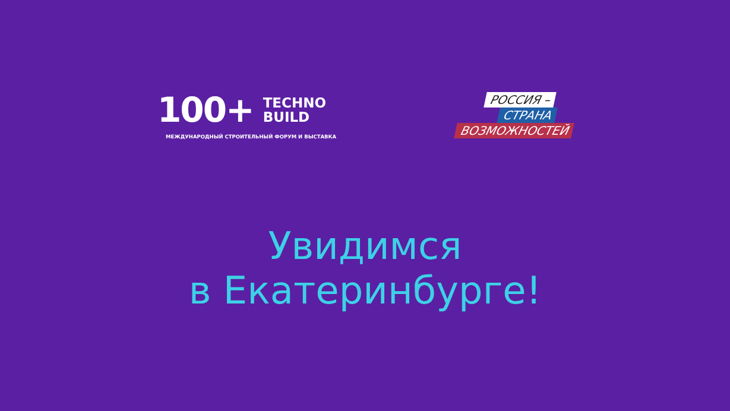100+
TECHNO
BUILD
МЕЖДУНАРОДНЫЙ СТРОИТЕЛЬНЫЙ ФОРУМ И ВЫСТАВКА
РОССИЯ –
СТРАНА
ВОЗМОЖНОСТЕЙ
Увидимся
в Екатеринбурге!